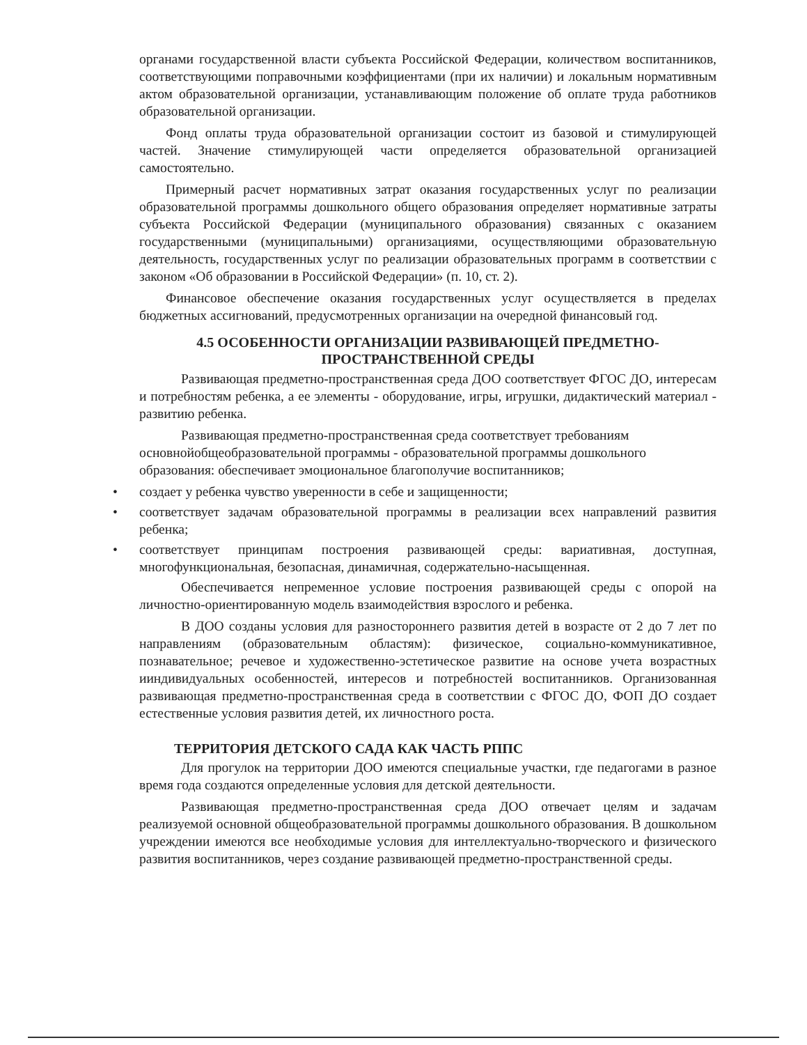органами государственной власти субъекта Российской Федерации, количеством воспитанников, соответствующими поправочными коэффициентами (при их наличии) и локальным нормативным актом образовательной организации, устанавливающим положение об оплате труда работников образовательной организации.
Фонд оплаты труда образовательной организации состоит из базовой и стимулирующей частей. Значение стимулирующей части определяется образовательной организацией самостоятельно.
Примерный расчет нормативных затрат оказания государственных услуг по реализации образовательной программы дошкольного общего образования определяет нормативные затраты субъекта Российской Федерации (муниципального образования) связанных с оказанием государственными (муниципальными) организациями, осуществляющими образовательную деятельность, государственных услуг по реализации образовательных программ в соответствии с законом «Об образовании в Российской Федерации» (п. 10, ст. 2).
Финансовое обеспечение оказания государственных услуг осуществляется в пределах бюджетных ассигнований, предусмотренных организации на очередной финансовый год.
4.5 ОСОБЕННОСТИ ОРГАНИЗАЦИИ РАЗВИВАЮЩЕЙ ПРЕДМЕТНО-
ПРОСТРАНСТВЕННОЙ СРЕДЫ
Развивающая предметно-пространственная среда ДОО соответствует ФГОС ДО, интересам и потребностям ребенка, а ее элементы - оборудование, игры, игрушки, дидактический материал - развитию ребенка.
Развивающая предметно-пространственная среда соответствует требованиям основнойобщеобразовательной программы - образовательной программы дошкольного образования: обеспечивает эмоциональное благополучие воспитанников;
• создает у ребенка чувство уверенности в себе и защищенности;
• соответствует задачам образовательной программы в реализации всех направлений развития ребенка;
• соответствует принципам построения развивающей среды: вариативная, доступная, многофункциональная, безопасная, динамичная, содержательно-насыщенная.
Обеспечивается непременное условие построения развивающей среды с опорой на личностно-ориентированную модель взаимодействия взрослого и ребенка.
В ДОО созданы условия для разностороннего развития детей в возрасте от 2 до 7 лет по направлениям (образовательным областям): физическое, социально-коммуникативное, познавательное; речевое и художественно-эстетическое развитие на основе учета возрастных ииндивидуальных особенностей, интересов и потребностей воспитанников. Организованная развивающая предметно-пространственная среда в соответствии с ФГОС ДО, ФОП ДО создает естественные условия развития детей, их личностного роста.
ТЕРРИТОРИЯ ДЕТСКОГО САДА КАК ЧАСТЬ РППС
Для прогулок на территории ДОО имеются специальные участки, где педагогами в разное время года создаются определенные условия для детской деятельности.
Развивающая предметно-пространственная среда ДОО отвечает целям и задачам реализуемой основной общеобразовательной программы дошкольного образования. В дошкольном учреждении имеются все необходимые условия для интеллектуально-творческого и физического развития воспитанников, через создание развивающей предметно-пространственной среды.